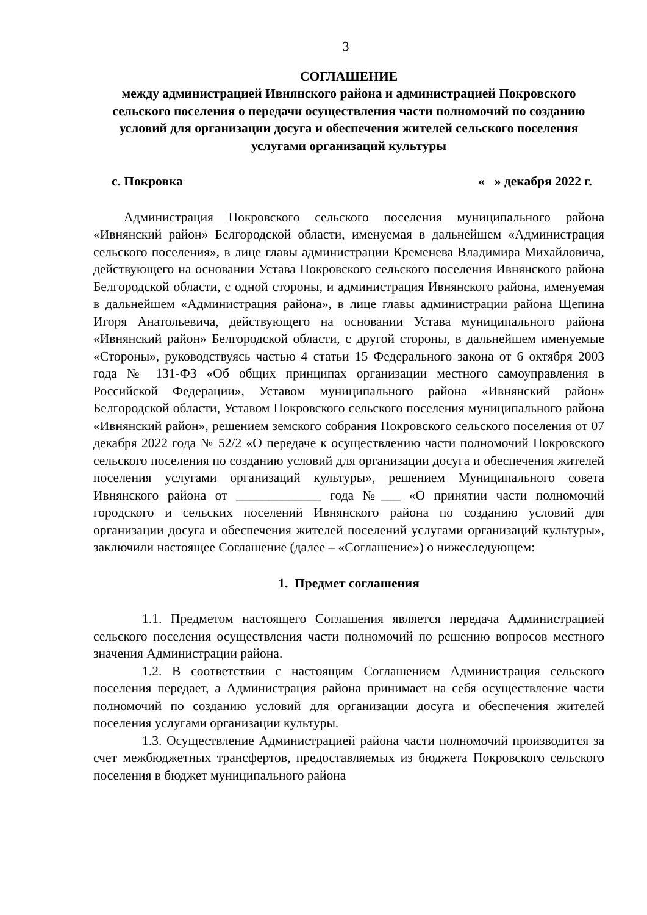3
СОГЛАШЕНИЕ
между администрацией Ивнянского района и администрацией Покровского сельского поселения о передачи осуществления части полномочий по созданию условий для организации досуга и обеспечения жителей сельского поселения услугами организаций культуры
с. Покровка « » декабря 2022 г.
Администрация Покровского сельского поселения муниципального района «Ивнянский район» Белгородской области, именуемая в дальнейшем «Администрация сельского поселения», в лице главы администрации Кременева Владимира Михайловича, действующего на основании Устава Покровского сельского поселения Ивнянского района Белгородской области, с одной стороны, и администрация Ивнянского района, именуемая в дальнейшем «Администрация района», в лице главы администрации района Щепина Игоря Анатольевича, действующего на основании Устава муниципального района «Ивнянский район» Белгородской области, с другой стороны, в дальнейшем именуемые «Стороны», руководствуясь частью 4 статьи 15 Федерального закона от 6 октября 2003 года № 131-ФЗ «Об общих принципах организации местного самоуправления в Российской Федерации», Уставом муниципального района «Ивнянский район» Белгородской области, Уставом Покровского сельского поселения муниципального района «Ивнянский район», решением земского собрания Покровского сельского поселения от 07 декабря 2022 года № 52/2 «О передаче к осуществлению части полномочий Покровского сельского поселения по созданию условий для организации досуга и обеспечения жителей поселения услугами организаций культуры», решением Муниципального совета Ивнянского района от _____________ года №___ «О принятии части полномочий городского и сельских поселений Ивнянского района по созданию условий для организации досуга и обеспечения жителей поселений услугами организаций культуры», заключили настоящее Соглашение (далее – «Соглашение») о нижеследующем:
1. Предмет соглашения
1.1. Предметом настоящего Соглашения является передача Администрацией сельского поселения осуществления части полномочий по решению вопросов местного значения Администрации района.
1.2. В соответствии с настоящим Соглашением Администрация сельского поселения передает, а Администрация района принимает на себя осуществление части полномочий по созданию условий для организации досуга и обеспечения жителей поселения услугами организации культуры.
1.3. Осуществление Администрацией района части полномочий производится за счет межбюджетных трансфертов, предоставляемых из бюджета Покровского сельского поселения в бюджет муниципального района